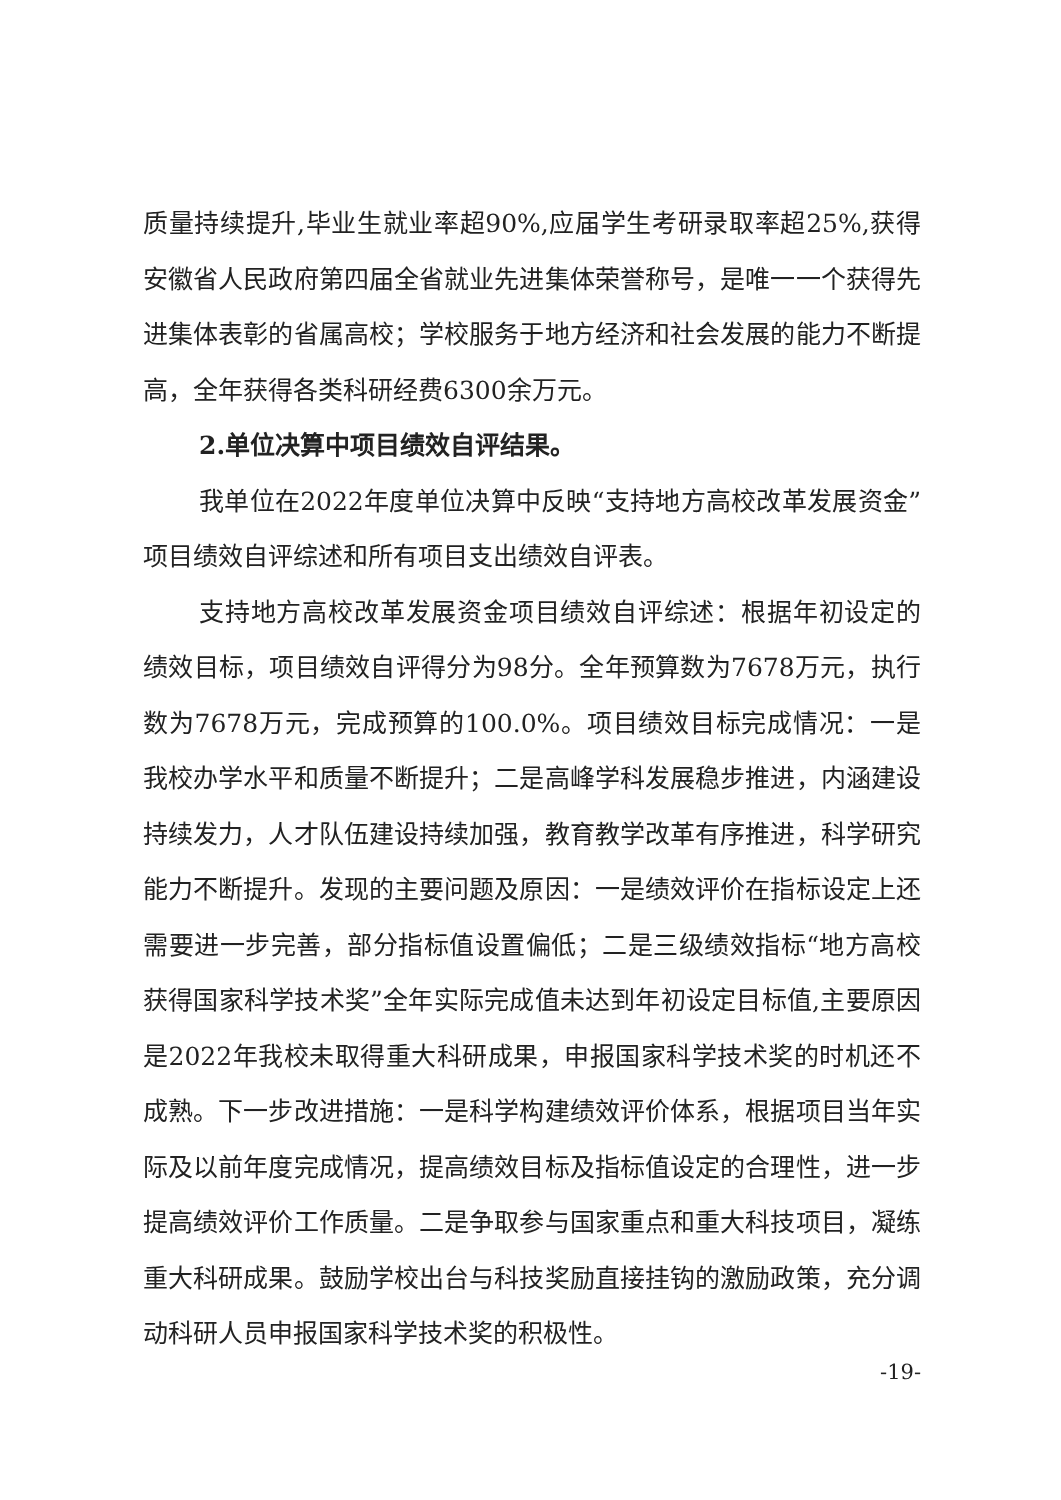质量持续提升,毕业生就业率超90%,应届学生考研录取率超25%,获得安徽省人民政府第四届全省就业先进集体荣誉称号，是唯一一个获得先进集体表彰的省属高校；学校服务于地方经济和社会发展的能力不断提高，全年获得各类科研经费6300余万元。
2.单位决算中项目绩效自评结果。
我单位在2022年度单位决算中反映“支持地方高校改革发展资金”项目绩效自评综述和所有项目支出绩效自评表。
支持地方高校改革发展资金项目绩效自评综述：根据年初设定的绩效目标，项目绩效自评得分为98分。全年预算数为7678万元，执行数为7678万元，完成预算的100.0%。项目绩效目标完成情况：一是我校办学水平和质量不断提升；二是高峰学科发展稳步推进，内涵建设持续发力，人才队伍建设持续加强，教育教学改革有序推进，科学研究能力不断提升。发现的主要问题及原因：一是绩效评价在指标设定上还需要进一步完善，部分指标值设置偏低；二是三级绩效指标“地方高校获得国家科学技术奖”全年实际完成值未达到年初设定目标值,主要原因是2022年我校未取得重大科研成果，申报国家科学技术奖的时机还不成熟。下一步改进措施：一是科学构建绩效评价体系，根据项目当年实际及以前年度完成情况，提高绩效目标及指标值设定的合理性，进一步提高绩效评价工作质量。二是争取参与国家重点和重大科技项目，凝练重大科研成果。鼓励学校出台与科技奖励直接挂钩的激励政策，充分调动科研人员申报国家科学技术奖的积极性。
-19-